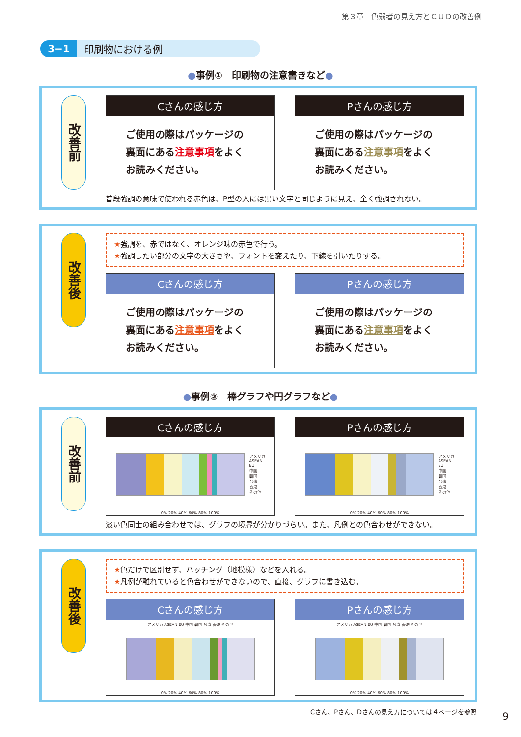第３章　色弱者の見え方とＣＵＤの改善例
3−1 印刷物における例
●事例①　印刷物の注意書きなど●
改善前
Cさんの感じ方
ご使用の際はパッケージの
裏面にある注意事項をよく
お読みください。
Pさんの感じ方
ご使用の際はパッケージの
裏面にある注意事項をよく
お読みください。
普段強調の意味で使われる赤色は、P型の人には黒い文字と同じように見え、全く強調されない。
改善後
★強調を、赤ではなく、オレンジ味の赤色で行う。
★強調したい部分の文字の大きさや、フォントを変えたり、下線を引いたりする。
Cさんの感じ方
ご使用の際はパッケージの
裏面にある注意事項をよく
お読みください。
Pさんの感じ方
ご使用の際はパッケージの
裏面にある注意事項をよく
お読みください。
●事例②　棒グラフや円グラフなど●
改善前
Cさんの感じ方
アメリカ
ASEAN
EU
中国
韓国
台湾
香港
その他
0% 20% 40% 60% 80% 100%
Pさんの感じ方
アメリカ
ASEAN
EU
中国
韓国
台湾
香港
その他
0% 20% 40% 60% 80% 100%
淡い色同士の組み合わせでは、グラフの境界が分かりづらい。また、凡例との色合わせができない。
改善後
★色だけで区別せず、ハッチング（地模様）などを入れる。
★凡例が離れていると色合わせができないので、直接、グラフに書き込む。
Cさんの感じ方
アメリカ ASEAN EU 中国 韓国 台湾 香港 その他
0% 20% 40% 60% 80% 100%
Pさんの感じ方
アメリカ ASEAN EU 中国 韓国 台湾 香港 その他
0% 20% 40% 60% 80% 100%
Cさん、Pさん、Dさんの見え方については４ページを参照
9